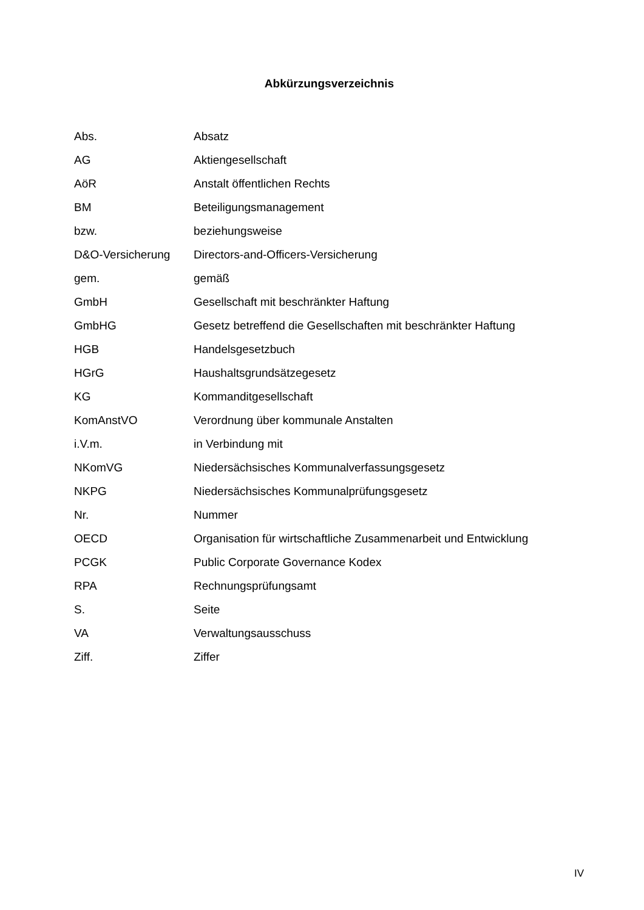Abkürzungsverzeichnis
| Abs. | Absatz |
| AG | Aktiengesellschaft |
| AöR | Anstalt öffentlichen Rechts |
| BM | Beteiligungsmanagement |
| bzw. | beziehungsweise |
| D&O-Versicherung | Directors-and-Officers-Versicherung |
| gem. | gemäß |
| GmbH | Gesellschaft mit beschränkter Haftung |
| GmbHG | Gesetz betreffend die Gesellschaften mit beschränkter Haftung |
| HGB | Handelsgesetzbuch |
| HGrG | Haushaltsgrundsätzegesetz |
| KG | Kommanditgesellschaft |
| KomAnstVO | Verordnung über kommunale Anstalten |
| i.V.m. | in Verbindung mit |
| NKomVG | Niedersächsisches Kommunalverfassungsgesetz |
| NKPG | Niedersächsisches Kommunalprüfungsgesetz |
| Nr. | Nummer |
| OECD | Organisation für wirtschaftliche Zusammenarbeit und Entwicklung |
| PCGK | Public Corporate Governance Kodex |
| RPA | Rechnungsprüfungsamt |
| S. | Seite |
| VA | Verwaltungsausschuss |
| Ziff. | Ziffer |
IV